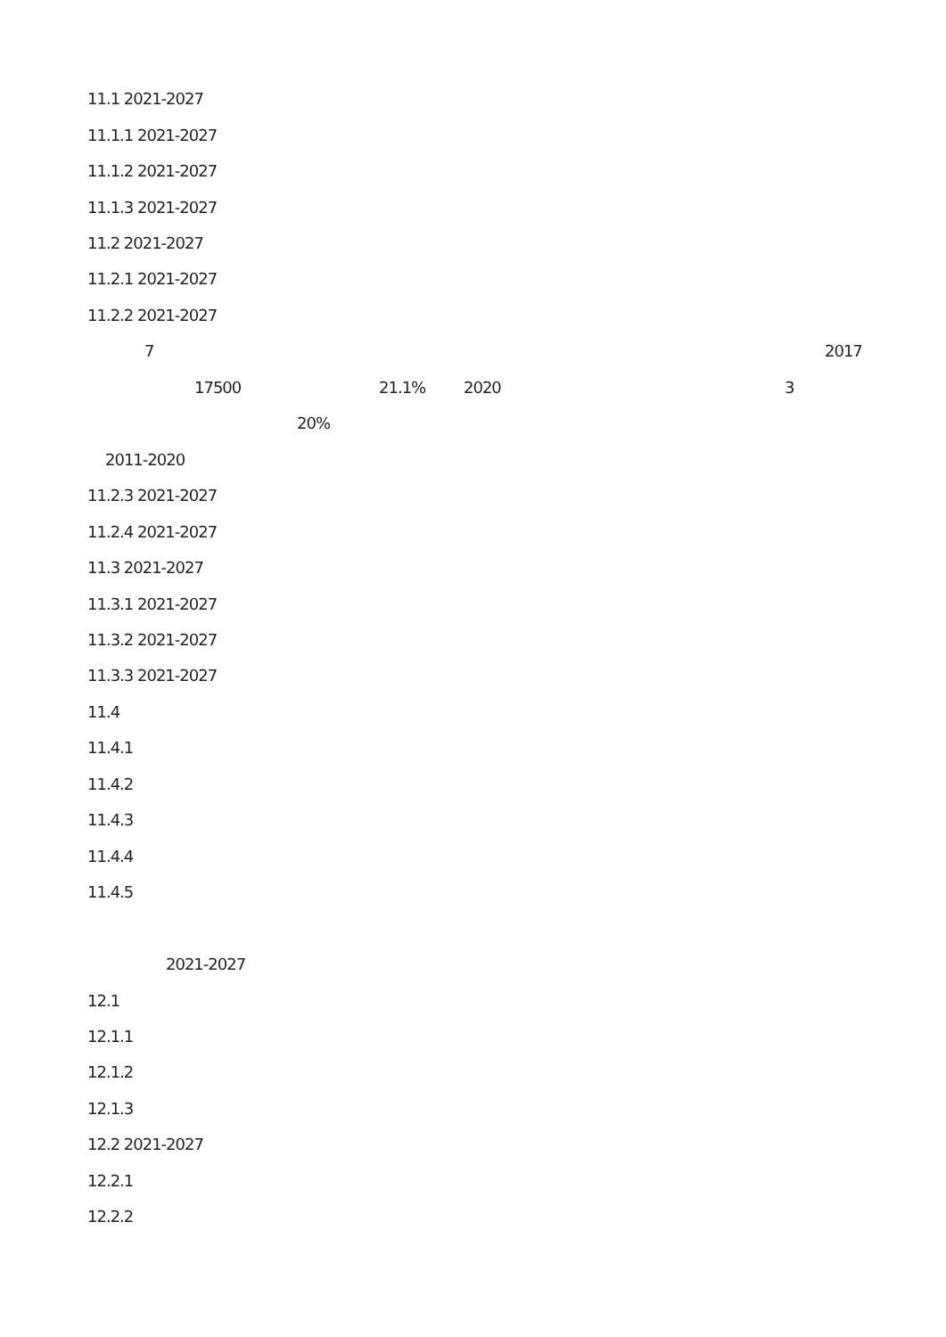11.1 2021-2027
11.1.1 2021-2027
11.1.2 2021-2027
11.1.3 2021-2027
11.2 2021-2027
11.2.1 2021-2027
11.2.2 2021-2027
7
2017
17500
21.1%
2020
3
20%
2011-2020
11.2.3 2021-2027
11.2.4 2021-2027
11.3 2021-2027
11.3.1 2021-2027
11.3.2 2021-2027
11.3.3 2021-2027
11.4
11.4.1
11.4.2
11.4.3
11.4.4
11.4.5
2021-2027
12.1
12.1.1
12.1.2
12.1.3
12.2 2021-2027
12.2.1
12.2.2